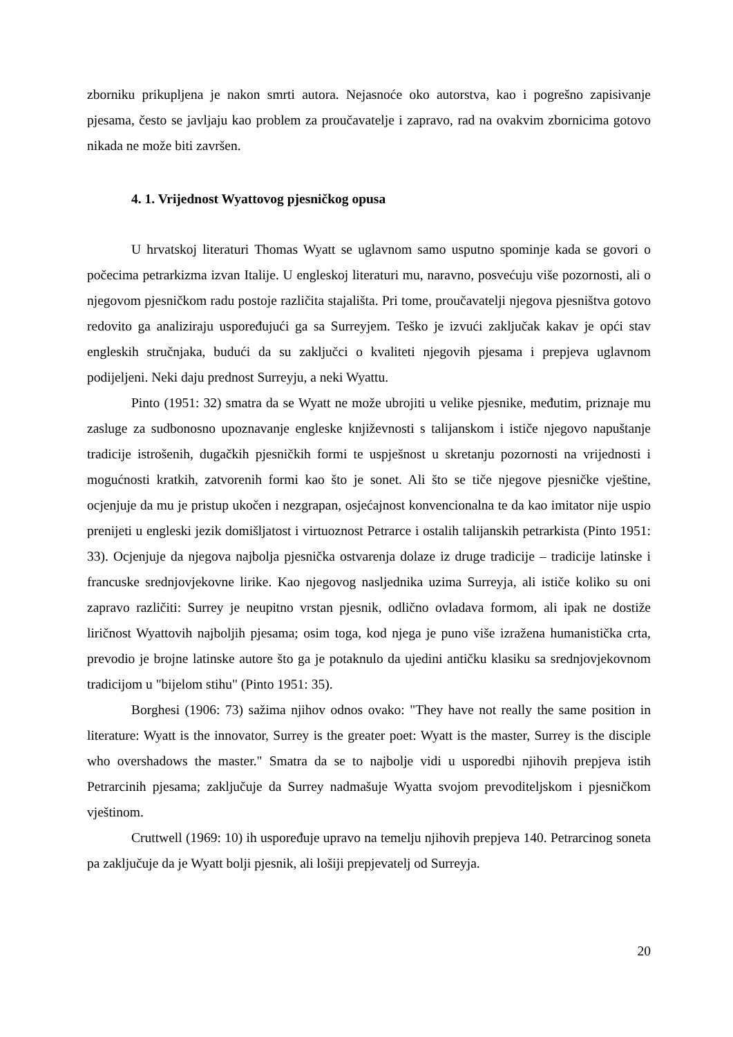zborniku prikupljena je nakon smrti autora. Nejasnoće oko autorstva, kao i pogrešno zapisivanje pjesama, često se javljaju kao problem za proučavatelje i zapravo, rad na ovakvim zbornicima gotovo nikada ne može biti završen.
4. 1. Vrijednost Wyattovog pjesničkog opusa
U hrvatskoj literaturi Thomas Wyatt se uglavnom samo usputno spominje kada se govori o počecima petrarkizma izvan Italije. U engleskoj literaturi mu, naravno, posvećuju više pozornosti, ali o njegovom pjesničkom radu postoje različita stajališta. Pri tome, proučavatelji njegova pjesništva gotovo redovito ga analiziraju uspoređujući ga sa Surreyjem. Teško je izvući zaključak kakav je opći stav engleskih stručnjaka, budući da su zaključci o kvaliteti njegovih pjesama i prepjeva uglavnom podijeljeni. Neki daju prednost Surreyju, a neki Wyattu.
Pinto (1951: 32) smatra da se Wyatt ne može ubrojiti u velike pjesnike, međutim, priznaje mu zasluge za sudbonosno upoznavanje engleske književnosti s talijanskom i ističe njegovo napuštanje tradicije istrošenih, dugačkih pjesničkih formi te uspješnost u skretanju pozornosti na vrijednosti i mogućnosti kratkih, zatvorenih formi kao što je sonet. Ali što se tiče njegove pjesničke vještine, ocjenjuje da mu je pristup ukočen i nezgrapan, osjećajnost konvencionalna te da kao imitator nije uspio prenijeti u engleski jezik domišljatost i virtuoznost Petrarce i ostalih talijanskih petrarkista (Pinto 1951: 33). Ocjenjuje da njegova najbolja pjesnička ostvarenja dolaze iz druge tradicije – tradicije latinske i francuske srednjovjekovne lirike. Kao njegovog nasljednika uzima Surreyja, ali ističe koliko su oni zapravo različiti: Surrey je neupitno vrstan pjesnik, odlično ovladava formom, ali ipak ne dostiže liričnost Wyattovih najboljih pjesama; osim toga, kod njega je puno više izražena humanistička crta, prevodio je brojne latinske autore što ga je potaknulo da ujedini antičku klasiku sa srednjovjekovnom tradicijom u "bijelom stihu" (Pinto 1951: 35).
Borghesi (1906: 73) sažima njihov odnos ovako: "They have not really the same position in literature: Wyatt is the innovator, Surrey is the greater poet: Wyatt is the master, Surrey is the disciple who overshadows the master." Smatra da se to najbolje vidi u usporedbi njihovih prepjeva istih Petrarcinih pjesama; zaključuje da Surrey nadmašuje Wyatta svojom prevoditeljskom i pjesničkom vještinom.
Cruttwell (1969: 10) ih uspoređuje upravo na temelju njihovih prepjeva 140. Petrarcinog soneta pa zaključuje da je Wyatt bolji pjesnik, ali lošiji prepjevatelj od Surreyja.
20